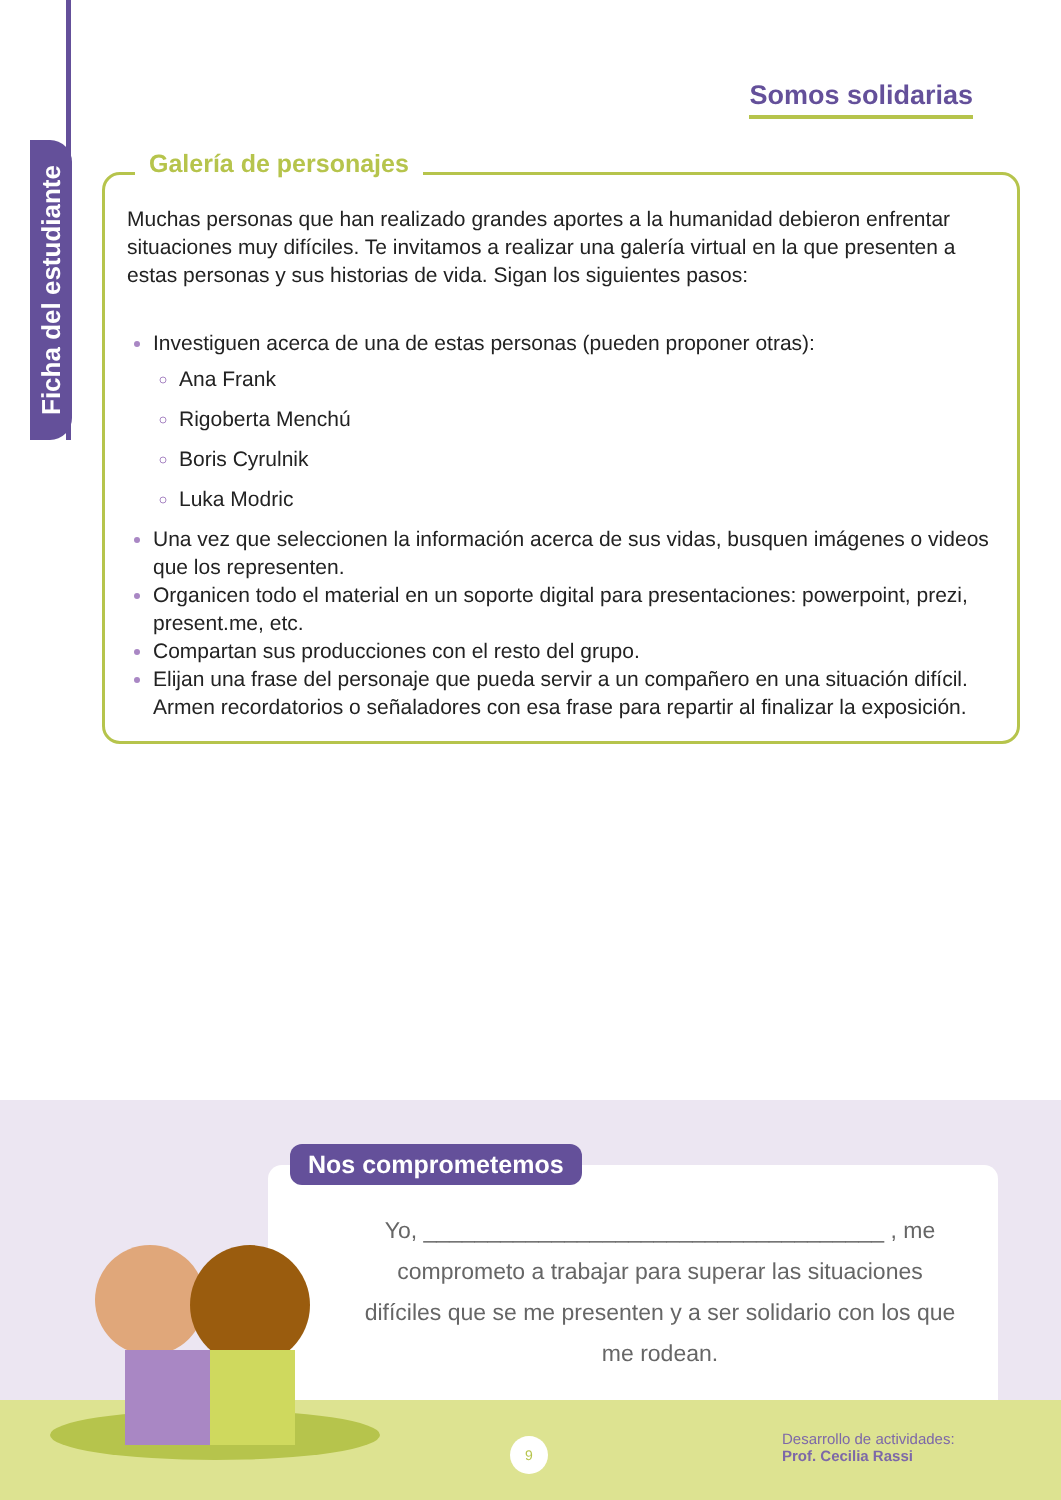Ficha del estudiante
Somos solidarias
Galería de personajes
Muchas personas que han realizado grandes aportes a la humanidad debieron enfrentar situaciones muy difíciles. Te invitamos a realizar una galería virtual en la que presenten a estas personas y sus historias de vida. Sigan los siguientes pasos:
Investiguen acerca de una de estas personas (pueden proponer otras):
Ana Frank
Rigoberta Menchú
Boris Cyrulnik
Luka Modric
Una vez que seleccionen la información acerca de sus vidas, busquen imágenes o videos que los representen.
Organicen todo el material en un soporte digital para presentaciones: powerpoint, prezi, present.me, etc.
Compartan sus producciones con el resto del grupo.
Elijan una frase del personaje que pueda servir a un compañero en una situación difícil. Armen recordatorios o señaladores con esa frase para repartir al finalizar la exposición.
Nos comprometemos
Yo, ____________________________________ , me comprometo a trabajar para superar las situaciones difíciles que se me presenten y a ser solidario con los que me rodean.
9
Desarrollo de actividades:
Prof. Cecilia Rassi